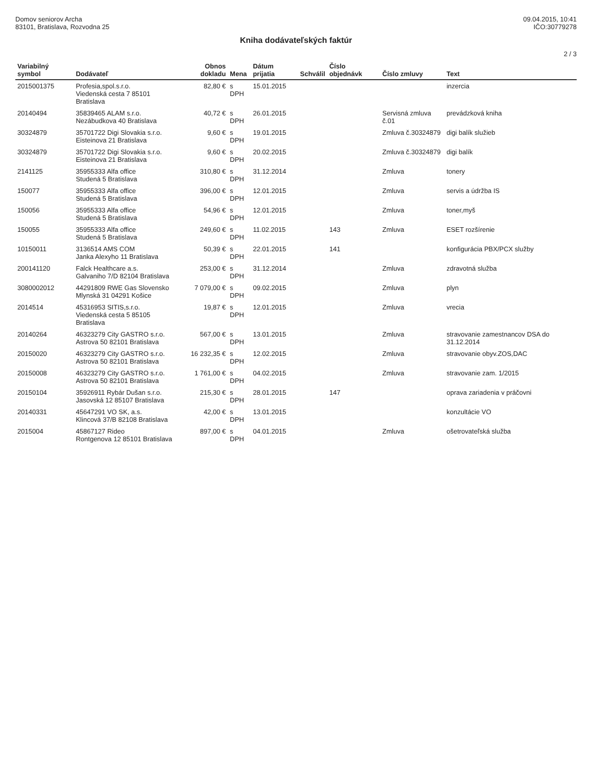Domov seniorov Archa
83101, Bratislava, Rozvodna 25
09.04.2015, 10:41
IČO:30779278
Kniha dodávateľských faktúr
2 / 3
| Variabilný symbol | Dodávateľ | Obnos dokladu | Mena | Dátum prijatia | Schválil | Číslo objednávk | Číslo zmluvy | Text |
| --- | --- | --- | --- | --- | --- | --- | --- | --- |
| 2015001375 | Profesia,spol.s.r.o. Viedenská cesta 7 85101 Bratislava | 82,80 € | s DPH | 15.01.2015 | | | | inzercia |
| 20140494 | 35839465 ALAM s.r.o. Nezábudkova 40 Bratislava | 40,72 € | s DPH | 26.01.2015 | | | Servisná zmluva č.01 | prevádzková kniha |
| 30324879 | 35701722 Digi Slovakia s.r.o. Eisteinova 21 Bratislava | 9,60 € | s DPH | 19.01.2015 | | | Zmluva č.30324879 | digi balík služieb |
| 30324879 | 35701722 Digi Slovakia s.r.o. Eisteinova 21 Bratislava | 9,60 € | s DPH | 20.02.2015 | | | Zmluva č.30324879 | digi balík |
| 2141125 | 35955333 Alfa office Studená 5 Bratislava | 310,80 € | s DPH | 31.12.2014 | | | Zmluva | tonery |
| 150077 | 35955333 Alfa office Studená 5 Bratislava | 396,00 € | s DPH | 12.01.2015 | | | Zmluva | servis a údržba IS |
| 150056 | 35955333 Alfa office Studená 5 Bratislava | 54,96 € | s DPH | 12.01.2015 | | | Zmluva | toner,myš |
| 150055 | 35955333 Alfa office Studená 5 Bratislava | 249,60 € | s DPH | 11.02.2015 | | 143 | Zmluva | ESET rozšírenie |
| 10150011 | 3136514 AMS COM Janka Alexyho 11 Bratislava | 50,39 € | s DPH | 22.01.2015 | | 141 | | konfigurácia PBX/PCX služby |
| 200141120 | Falck Healthcare a.s. Galvaniho 7/D 82104 Bratislava | 253,00 € | s DPH | 31.12.2014 | | | Zmluva | zdravotná služba |
| 3080002012 | 44291809 RWE Gas Slovensko Mlynská 31 04291 Košice | 7 079,00 € | s DPH | 09.02.2015 | | | Zmluva | plyn |
| 2014514 | 45316953 SITIS,s.r.o. Viedenská cesta 5 85105 Bratislava | 19,87 € | s DPH | 12.01.2015 | | | Zmluva | vrecia |
| 20140264 | 46323279 City GASTRO s.r.o. Astrova 50 82101 Bratislava | 567,00 € | s DPH | 13.01.2015 | | | Zmluva | stravovanie zamestnancov DSA do 31.12.2014 |
| 20150020 | 46323279 City GASTRO s.r.o. Astrova 50 82101 Bratislava | 16 232,35 € | s DPH | 12.02.2015 | | | Zmluva | stravovanie obyv.ZOS,DAC |
| 20150008 | 46323279 City GASTRO s.r.o. Astrova 50 82101 Bratislava | 1 761,00 € | s DPH | 04.02.2015 | | | Zmluva | stravovanie zam. 1/2015 |
| 20150104 | 35926911 Rybár Dušan s.r.o. Jasovská 12 85107 Bratislava | 215,30 € | s DPH | 28.01.2015 | | 147 | | oprava zariadenia v práčovni |
| 20140331 | 45647291 VO SK, a.s. Klincová 37/B 82108 Bratislava | 42,00 € | s DPH | 13.01.2015 | | | | konzultácie VO |
| 2015004 | 45867127 Rideo Rontgenova 12 85101 Bratislava | 897,00 € | s DPH | 04.01.2015 | | | Zmluva | ošetrovateľská služba |